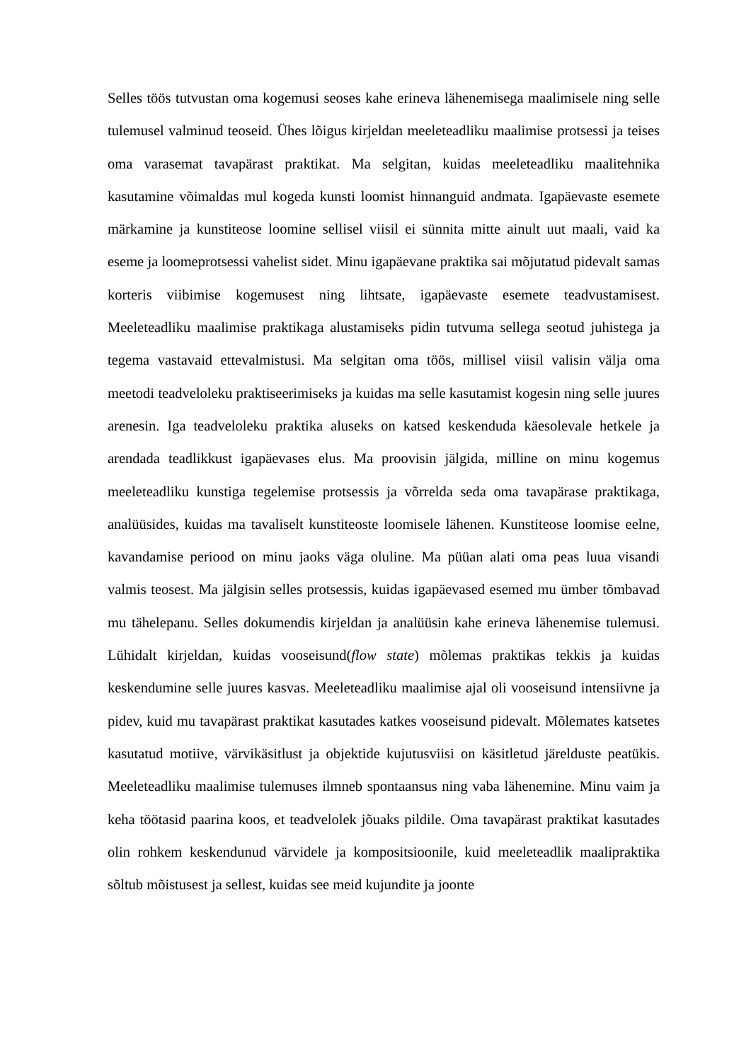Selles töös tutvustan oma kogemusi seoses kahe erineva lähenemisega maalimisele ning selle tulemusel valminud teoseid. Ühes lõigus kirjeldan meeleteadliku maalimise protsessi ja teises oma varasemat tavapärast praktikat. Ma selgitan, kuidas meeleteadliku maalitehnika kasutamine võimaldas mul kogeda kunsti loomist hinnanguid andmata. Igapäevaste esemete märkamine ja kunstiteose loomine sellisel viisil ei sünnita mitte ainult uut maali, vaid ka eseme ja loomeprotsessi vahelist sidet. Minu igapäevane praktika sai mõjutatud pidevalt samas korteris viibimise kogemusest ning lihtsate, igapäevaste esemete teadvustamisest. Meeleteadliku maalimise praktikaga alustamiseks pidin tutvuma sellega seotud juhistega ja tegema vastavaid ettevalmistusi. Ma selgitan oma töös, millisel viisil valisin välja oma meetodi teadveloleku praktiseerimiseks ja kuidas ma selle kasutamist kogesin ning selle juures arenesin. Iga teadveloleku praktika aluseks on katsed keskenduda käesolevale hetkele ja arendada teadlikkust igapäevases elus. Ma proovisin jälgida, milline on minu kogemus meeleteadliku kunstiga tegelemise protsessis ja võrrelda seda oma tavapärase praktikaga, analüüsides, kuidas ma tavaliselt kunstiteoste loomisele lähenen. Kunstiteose loomise eelne, kavandamise periood on minu jaoks väga oluline. Ma püüan alati oma peas luua visandi valmis teosest. Ma jälgisin selles protsessis, kuidas igapäevased esemed mu ümber tõmbavad mu tähelepanu. Selles dokumendis kirjeldan ja analüüsin kahe erineva lähenemise tulemusi. Lühidalt kirjeldan, kuidas vooseisund(flow state) mõlemas praktikas tekkis ja kuidas keskendumine selle juures kasvas. Meeleteadliku maalimise ajal oli vooseisund intensiivne ja pidev, kuid mu tavapärast praktikat kasutades katkes vooseisund pidevalt. Mõlemates katsetes kasutatud motiive, värvikäsitlust ja objektide kujutusviisi on käsitletud järelduste peatükis. Meeleteadliku maalimise tulemuses ilmneb spontaansus ning vaba lähenemine. Minu vaim ja keha töötasid paarina koos, et teadvelolek jõuaks pildile. Oma tavapärast praktikat kasutades olin rohkem keskendunud värvidele ja kompositsioonile, kuid meeleteadlik maalipraktika sõltub mõistusest ja sellest, kuidas see meid kujundite ja joonte